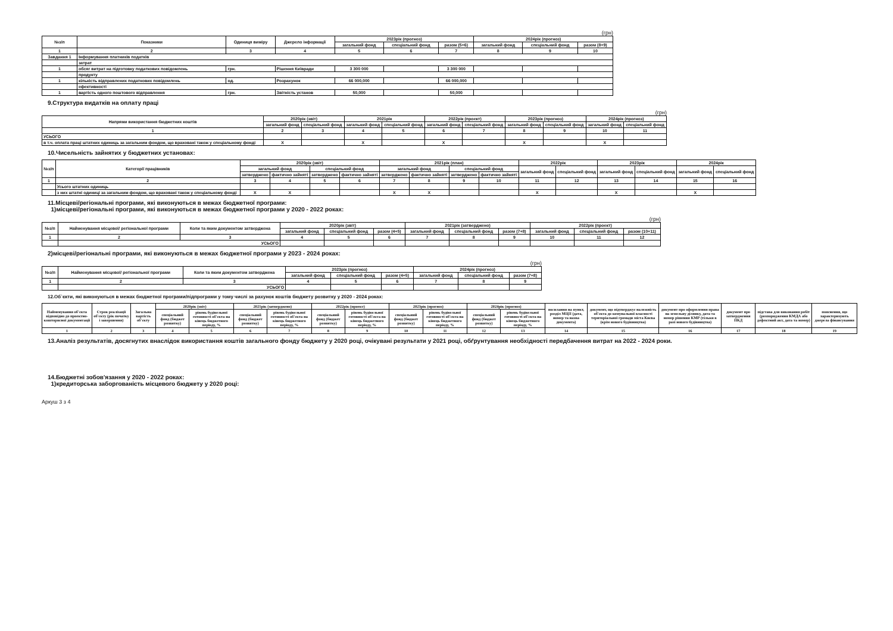(грн)
| №з/п | Показники | Одиниця виміру | Джерело інформації | 2023рік (прогноз) | | | 2024рік (прогноз) | | |
| --- | --- | --- | --- | --- | --- | --- | --- | --- | --- |
| | | | | загальний фонд | спеціальний фонд | разом (5+6) | загальний фонд | спеціальний фонд | разом (8+9) |
| 1 | 2 | 3 | 4 | 5 | 6 | 7 | 8 | 9 | 10 |
| Завдання 1 | Інформування платників податків | | | | | | | | |
| | затрат | | | | | | | | |
| 1 | обсяг витрат на підготовку податкових повідомлень | грн. | Рішення Київради | 3 300 000 | | 3 300 000 | | | |
| | продукту | | | | | | | | |
| 1 | кількість відправлених податкових повідомлень | од. | Розрахунок | 66 000,000 | | 66 000,000 | | | |
| | ефективності | | | | | | | | |
| 1 | вартість одного поштового відправлення | грн. | Звітність установ | 50,000 | | 50,000 | | | |
9.Структура видатків на оплату праці
(грн)
| Напрями використання бюджетних коштів | 2020рік (звіт) | | 2021рік | | 2022рік (проект) | | 2023рік (прогноз) | | 2024рік (прогноз) | |
| --- | --- | --- | --- | --- | --- | --- | --- | --- | --- | --- |
| | загальний фонд | спеціальний фонд | загальний фонд | спеціальний фонд | загальний фонд | спеціальний фонд | загальний фонд | спеціальний фонд | загальний фонд | спеціальний фонд |
| 1 | 2 | 3 | 4 | 5 | 6 | 7 | 8 | 9 | 10 | 11 |
| УСЬОГО | | | | | | | | | | |
| в т.ч. оплата праці штатних одиниць за загальним фондом, що враховані також у спеціальному фонді | X | | X | | X | | X | | X | |
10.Чисельність зайнятих у бюджетних установах:
| №з/п | Категорії працівників | 2020рік (звіт) | | | | 2021рік (план) | | | | 2022рік | | 2023рік | | 2024рік | |
| --- | --- | --- | --- | --- | --- | --- | --- | --- | --- | --- | --- | --- | --- | --- | --- |
| | | загальний фонд | | спеціальний фонд | | загальний фонд | | спеціальний фонд | | загальний фонд | спеціальний фонд | загальний фонд | спеціальний фонд | загальний фонд | спеціальний фонд |
| | | затверджено | фактично зайняті | затверджено | фактично зайняті | затверджено | фактично зайняті | затверджено | фактично зайняті | | | | | | |
| 1 | 2 | 3 | 4 | 5 | 6 | 7 | 8 | 9 | 10 | 11 | 12 | 13 | 14 | 15 | 16 |
| | Усього штатних одиниць | | | | | | | | | | | | | | |
| | з них штатні одиниці за загальним фондом, що враховані також у спеціальному фонді | X | X | | | X | X | | | X | | X | | X | |
11.Місцеві/регіональні програми, які виконуються в межах бюджетної програми:
1)місцеві/регіональні програми, які виконуються в межах бюджетної програми у 2020 - 2022 роках:
(грн)
| №з/п | Найменування місцевої/ регіональної програми | Коли та яким документом затверджена | 2020рік (звіт) | | | 2021рік (затверджено) | | | 2022рік (проект) | | |
| --- | --- | --- | --- | --- | --- | --- | --- | --- | --- | --- | --- |
| | | | загальний фонд | спеціальний фонд | разом (4+5) | загальний фонд | спеціальний фонд | разом (7+8) | загальний фонд | спеціальний фонд | разом (10+11) |
| 1 | 2 | 3 | 4 | 5 | 6 | 7 | 8 | 9 | 10 | 11 | 12 |
| | УСЬОГО | | | | | | | | | | |
2)місцеві/регіональні програми, які виконуються в межах бюджетної програми у 2023 - 2024 роках:
(грн)
| №з/п | Найменування місцевої/ регіональної програми | Коли та яким документом затверджена | 2023рік (прогноз) | | | 2024рік (прогноз) | | |
| --- | --- | --- | --- | --- | --- | --- | --- | --- |
| | | | загальний фонд | спеціальний фонд | разом (4+5) | загальний фонд | спеціальний фонд | разом (7+8) |
| 1 | 2 | 3 | 4 | 5 | 6 | 7 | 8 | 9 |
| | УСЬОГО | | | | | | | |
12.Об`єкти, які виконуються в межах бюджетної програми/підпрограми у тому числі за рахунок коштів бюджету розвитку у 2020 - 2024 роках:
| Найменування об'єкта відповідно до проектно-кошторисної документації | Строк реалізації об'єкту (рік початку і завершення) | Загальна вартість об'єкту | 2020рік (звіт) | | 2021рік (затверджено) | | 2022рік (проект) | | 2023рік (прогноз) | | 2024рік (прогноз) | | посилання на пункт, розділ МЦП (дата, номер та назва документа) | документ, що підтверджує належність об'єкта до комунальної власності територіальної громади міста Києва (крім нового будівництва) | документ про оформлення права на земельну ділянку, дата та номер рішення КМР (тільки в разі нового будівництва) | документ про затвердження ПКД | підстава для виконання робіт (розпорядження КМДА або дефектний акт, дата та номер) | пояснення, що характеризують джерела фінансування |
| --- | --- | --- | --- | --- | --- | --- | --- | --- | --- | --- | --- | --- | --- | --- | --- | --- | --- | --- |
| | | | спеціальний фонд (бюджет розвитку) | рівень будівельної готовності об'єкта на кінець бюджетного періоду, % | спеціальний фонд (бюджет розвитку) | рівень будівельної готовності об'єкта на кінець бюджетного періоду, % | спеціальний фонд (бюджет розвитку) | рівень будівельної готовності об'єкта на кінець бюджетного періоду, % | спеціальний фонд (бюджет розвитку) | рівень будівельної готовності об'єкта на кінець бюджетного періоду, % | спеціальний фонд (бюджет розвитку) | рівень будівельної готовності об'єкта на кінець бюджетного періоду, % | | | | | | |
| 1 | 2 | 3 | 4 | 5 | 6 | 7 | 8 | 9 | 10 | 11 | 12 | 13 | 14 | 15 | 16 | 17 | 18 | 19 |
13.Аналіз результатів, досягнутих внаслідок використання коштів загального фонду бюджету у 2020 році, очікувані результати у 2021 році, обґрунтування необхідності передбачення витрат на 2022 - 2024 роки.
14.Бюджетні зобов'язання у 2020 - 2022 роках:
1)кредиторська заборгованість місцевого бюджету у 2020 році:
Аркуш 3 з 4